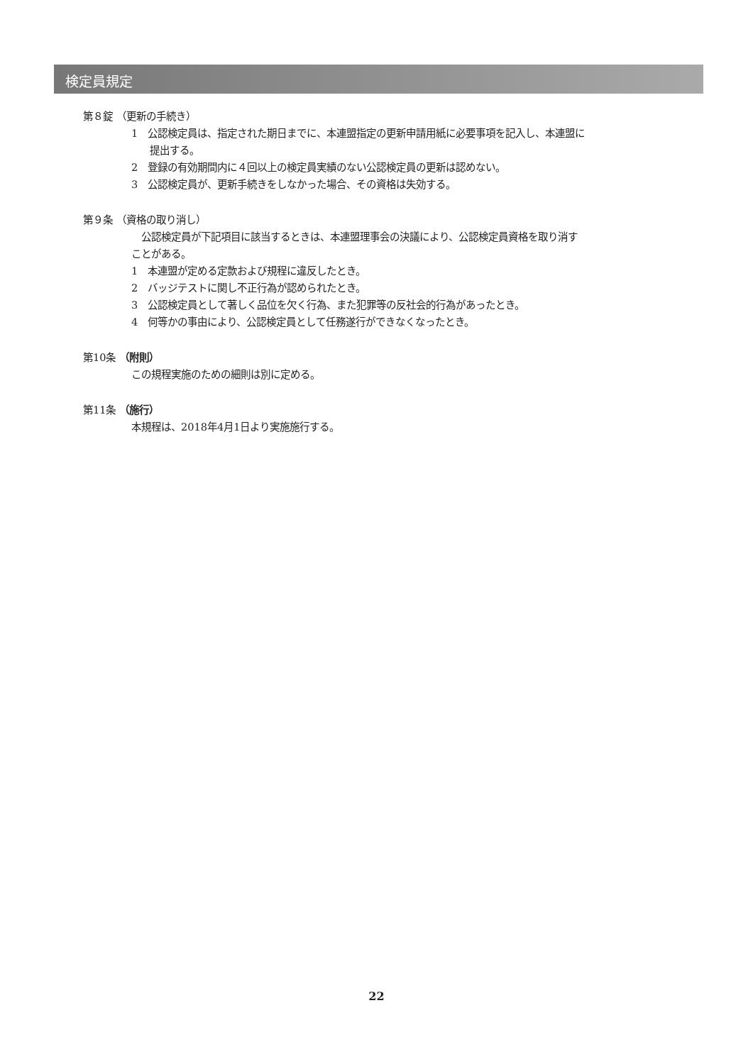検定員規定
第８錠 （更新の手続き）
1　公認検定員は、指定された期日までに、本連盟指定の更新申請用紙に必要事項を記入し、本連盟に提出する。
2　登録の有効期間内に４回以上の検定員実績のない公認検定員の更新は認めない。
3　公認検定員が、更新手続きをしなかった場合、その資格は失効する。
第９条 （資格の取り消し）
　公認検定員が下記項目に該当するときは、本連盟理事会の決議により、公認検定員資格を取り消すことがある。
1　本連盟が定める定款および規程に違反したとき。
2　バッジテストに関し不正行為が認められたとき。
3　公認検定員として著しく品位を欠く行為、また犯罪等の反社会的行為があったとき。
4　何等かの事由により、公認検定員として任務遂行ができなくなったとき。
第10条 （附則）
この規程実施のための細則は別に定める。
第11条 （施行）
本規程は、2018年4月1日より実施施行する。
22